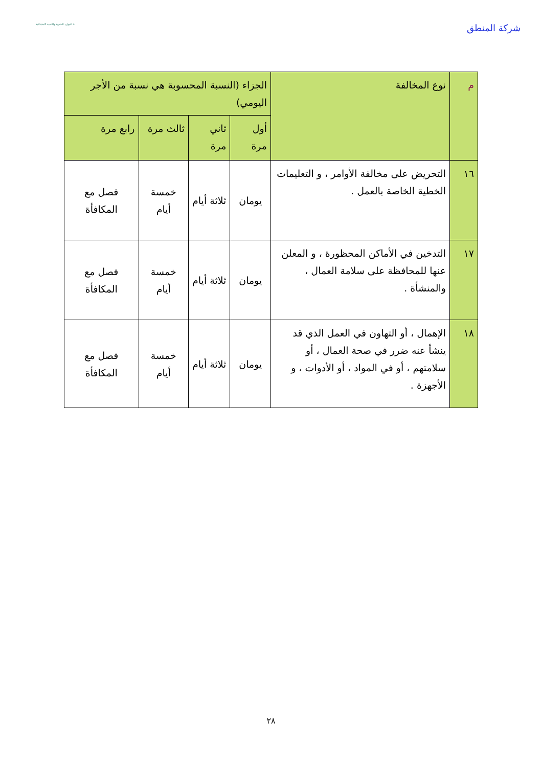شركة المنطق
الموارد البشرية والتنمية الاجتماعية ✦
| م | نوع المخالفة | الجزاء (النسبة المحسوبة هي نسبة من الأجر اليومي) | | | |
| --- | --- | --- | --- | --- | --- |
| | | أول مرة | ثاني مرة | ثالث مرة | رابع مرة |
| ١٦ | التحريض على مخالفة الأوامر ، و التعليمات الخطية الخاصة بالعمل . | يومان | ثلاثة أيام | خمسة أيام | فصل مع المكافأة |
| ١٧ | التدخين في الأماكن المحظورة ، و المعلن عنها للمحافظة على سلامة العمال ، والمنشأة . | يومان | ثلاثة أيام | خمسة أيام | فصل مع المكافأة |
| ١٨ | الإهمال ، أو التهاون في العمل الذي قد ينشأ عنه ضرر في صحة العمال ، أو سلامتهم ، أو في المواد ، أو الأدوات ، و الأجهزة . | يومان | ثلاثة أيام | خمسة أيام | فصل مع المكافأة |
٢٨